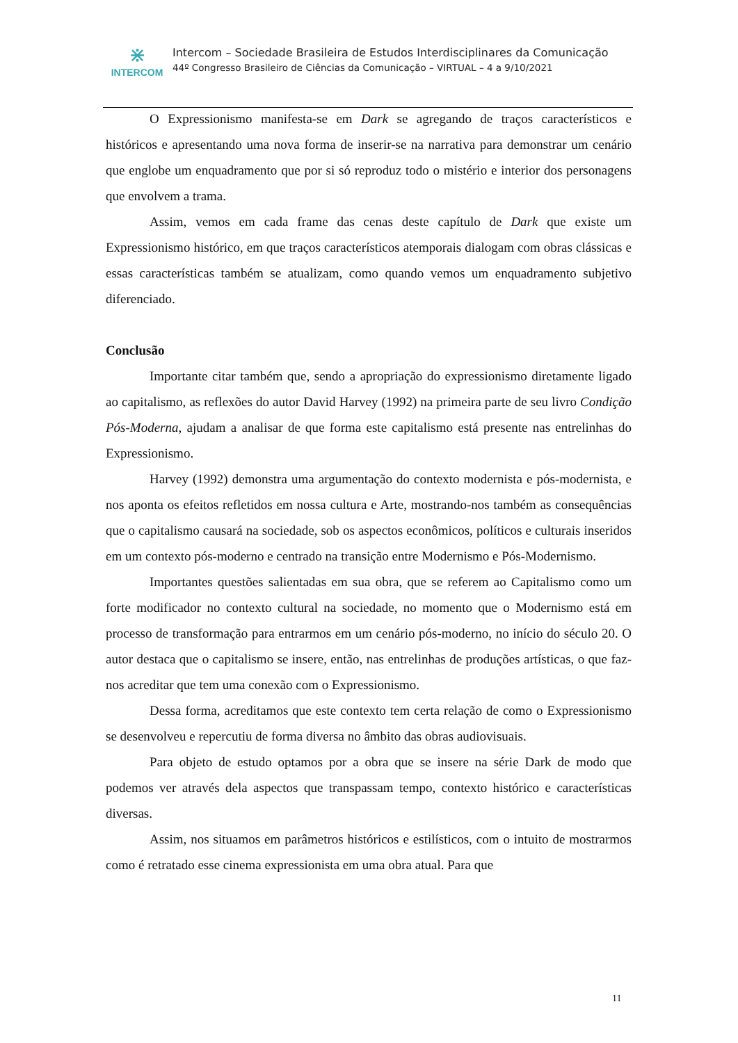⋇
INTERCOM
Intercom – Sociedade Brasileira de Estudos Interdisciplinares da Comunicação
44º Congresso Brasileiro de Ciências da Comunicação – VIRTUAL – 4 a 9/10/2021
O Expressionismo manifesta-se em Dark se agregando de traços característicos e históricos e apresentando uma nova forma de inserir-se na narrativa para demonstrar um cenário que englobe um enquadramento que por si só reproduz todo o mistério e interior dos personagens que envolvem a trama.
Assim, vemos em cada frame das cenas deste capítulo de Dark que existe um Expressionismo histórico, em que traços característicos atemporais dialogam com obras clássicas e essas características também se atualizam, como quando vemos um enquadramento subjetivo diferenciado.
Conclusão
Importante citar também que, sendo a apropriação do expressionismo diretamente ligado ao capitalismo, as reflexões do autor David Harvey (1992) na primeira parte de seu livro Condição Pós-Moderna, ajudam a analisar de que forma este capitalismo está presente nas entrelinhas do Expressionismo.
Harvey (1992) demonstra uma argumentação do contexto modernista e pós-modernista, e nos aponta os efeitos refletidos em nossa cultura e Arte, mostrando-nos também as consequências que o capitalismo causará na sociedade, sob os aspectos econômicos, políticos e culturais inseridos em um contexto pós-moderno e centrado na transição entre Modernismo e Pós-Modernismo.
Importantes questões salientadas em sua obra, que se referem ao Capitalismo como um forte modificador no contexto cultural na sociedade, no momento que o Modernismo está em processo de transformação para entrarmos em um cenário pós-moderno, no início do século 20. O autor destaca que o capitalismo se insere, então, nas entrelinhas de produções artísticas, o que faz-nos acreditar que tem uma conexão com o Expressionismo.
Dessa forma, acreditamos que este contexto tem certa relação de como o Expressionismo se desenvolveu e repercutiu de forma diversa no âmbito das obras audiovisuais.
Para objeto de estudo optamos por a obra que se insere na série Dark de modo que podemos ver através dela aspectos que transpassam tempo, contexto histórico e características diversas.
Assim, nos situamos em parâmetros históricos e estilísticos, com o intuito de mostrarmos como é retratado esse cinema expressionista em uma obra atual. Para que
11